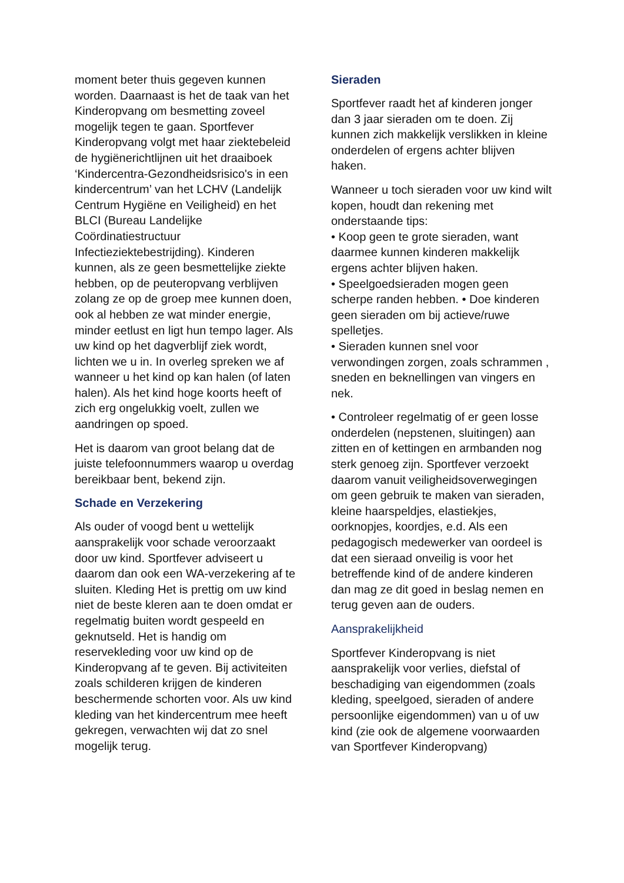moment beter thuis gegeven kunnen worden. Daarnaast is het de taak van het Kinderopvang om besmetting zoveel mogelijk tegen te gaan. Sportfever Kinderopvang volgt met haar ziektebeleid de hygiënerichtlijnen uit het draaiboek ‘Kindercentra-Gezondheidsrisico's in een kindercentrum’ van het LCHV (Landelijk Centrum Hygiëne en Veiligheid) en het BLCI (Bureau Landelijke Coördinatiestructuur Infectieziektebestrijding). Kinderen kunnen, als ze geen besmettelijke ziekte hebben, op de peuteropvang verblijven zolang ze op de groep mee kunnen doen, ook al hebben ze wat minder energie, minder eetlust en ligt hun tempo lager. Als uw kind op het dagverblijf ziek wordt, lichten we u in. In overleg spreken we af wanneer u het kind op kan halen (of laten halen). Als het kind hoge koorts heeft of zich erg ongelukkig voelt, zullen we aandringen op spoed.
Het is daarom van groot belang dat de juiste telefoonnummers waarop u overdag bereikbaar bent, bekend zijn.
Schade en Verzekering
Als ouder of voogd bent u wettelijk aansprakelijk voor schade veroorzaakt door uw kind. Sportfever adviseert u daarom dan ook een WA-verzekering af te sluiten. Kleding Het is prettig om uw kind niet de beste kleren aan te doen omdat er regelmatig buiten wordt gespeeld en geknutseld. Het is handig om reservekleding voor uw kind op de Kinderopvang af te geven. Bij activiteiten zoals schilderen krijgen de kinderen beschermende schorten voor. Als uw kind kleding van het kindercentrum mee heeft gekregen, verwachten wij dat zo snel mogelijk terug.
Sieraden
Sportfever raadt het af kinderen jonger dan 3 jaar sieraden om te doen. Zij kunnen zich makkelijk verslikken in kleine onderdelen of ergens achter blijven haken.
Wanneer u toch sieraden voor uw kind wilt kopen, houdt dan rekening met onderstaande tips:
• Koop geen te grote sieraden, want daarmee kunnen kinderen makkelijk ergens achter blijven haken.
• Speelgoedsieraden mogen geen scherpe randen hebben. • Doe kinderen geen sieraden om bij actieve/ruwe spelletjes.
• Sieraden kunnen snel voor verwondingen zorgen, zoals schrammen , sneden en beknellingen van vingers en nek.
• Controleer regelmatig of er geen losse onderdelen (nepstenen, sluitingen) aan zitten en of kettingen en armbanden nog sterk genoeg zijn. Sportfever verzoekt daarom vanuit veiligheidsoverwegingen om geen gebruik te maken van sieraden, kleine haarspeldjes, elastiekjes, oorknopjes, koordjes, e.d. Als een pedagogisch medewerker van oordeel is dat een sieraad onveilig is voor het betreffende kind of de andere kinderen dan mag ze dit goed in beslag nemen en terug geven aan de ouders.
Aansprakelijkheid
Sportfever Kinderopvang is niet aansprakelijk voor verlies, diefstal of beschadiging van eigendommen (zoals kleding, speelgoed, sieraden of andere persoonlijke eigendommen) van u of uw kind (zie ook de algemene voorwaarden van Sportfever Kinderopvang)